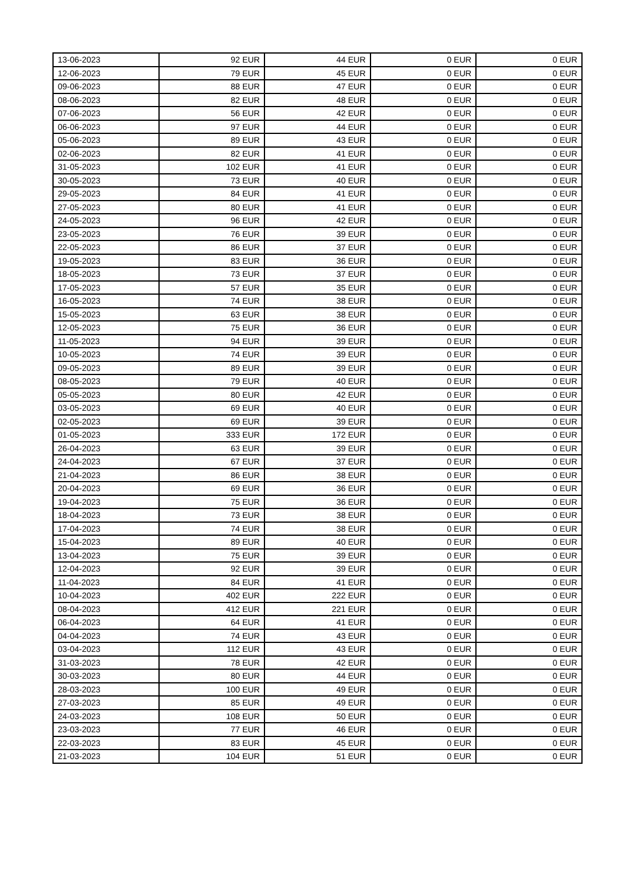| 13-06-2023 | 92 EUR | 44 EUR | 0 EUR | 0 EUR |
| 12-06-2023 | 79 EUR | 45 EUR | 0 EUR | 0 EUR |
| 09-06-2023 | 88 EUR | 47 EUR | 0 EUR | 0 EUR |
| 08-06-2023 | 82 EUR | 48 EUR | 0 EUR | 0 EUR |
| 07-06-2023 | 56 EUR | 42 EUR | 0 EUR | 0 EUR |
| 06-06-2023 | 97 EUR | 44 EUR | 0 EUR | 0 EUR |
| 05-06-2023 | 89 EUR | 43 EUR | 0 EUR | 0 EUR |
| 02-06-2023 | 82 EUR | 41 EUR | 0 EUR | 0 EUR |
| 31-05-2023 | 102 EUR | 41 EUR | 0 EUR | 0 EUR |
| 30-05-2023 | 73 EUR | 40 EUR | 0 EUR | 0 EUR |
| 29-05-2023 | 84 EUR | 41 EUR | 0 EUR | 0 EUR |
| 27-05-2023 | 80 EUR | 41 EUR | 0 EUR | 0 EUR |
| 24-05-2023 | 96 EUR | 42 EUR | 0 EUR | 0 EUR |
| 23-05-2023 | 76 EUR | 39 EUR | 0 EUR | 0 EUR |
| 22-05-2023 | 86 EUR | 37 EUR | 0 EUR | 0 EUR |
| 19-05-2023 | 83 EUR | 36 EUR | 0 EUR | 0 EUR |
| 18-05-2023 | 73 EUR | 37 EUR | 0 EUR | 0 EUR |
| 17-05-2023 | 57 EUR | 35 EUR | 0 EUR | 0 EUR |
| 16-05-2023 | 74 EUR | 38 EUR | 0 EUR | 0 EUR |
| 15-05-2023 | 63 EUR | 38 EUR | 0 EUR | 0 EUR |
| 12-05-2023 | 75 EUR | 36 EUR | 0 EUR | 0 EUR |
| 11-05-2023 | 94 EUR | 39 EUR | 0 EUR | 0 EUR |
| 10-05-2023 | 74 EUR | 39 EUR | 0 EUR | 0 EUR |
| 09-05-2023 | 89 EUR | 39 EUR | 0 EUR | 0 EUR |
| 08-05-2023 | 79 EUR | 40 EUR | 0 EUR | 0 EUR |
| 05-05-2023 | 80 EUR | 42 EUR | 0 EUR | 0 EUR |
| 03-05-2023 | 69 EUR | 40 EUR | 0 EUR | 0 EUR |
| 02-05-2023 | 69 EUR | 39 EUR | 0 EUR | 0 EUR |
| 01-05-2023 | 333 EUR | 172 EUR | 0 EUR | 0 EUR |
| 26-04-2023 | 63 EUR | 39 EUR | 0 EUR | 0 EUR |
| 24-04-2023 | 67 EUR | 37 EUR | 0 EUR | 0 EUR |
| 21-04-2023 | 86 EUR | 38 EUR | 0 EUR | 0 EUR |
| 20-04-2023 | 69 EUR | 36 EUR | 0 EUR | 0 EUR |
| 19-04-2023 | 75 EUR | 36 EUR | 0 EUR | 0 EUR |
| 18-04-2023 | 73 EUR | 38 EUR | 0 EUR | 0 EUR |
| 17-04-2023 | 74 EUR | 38 EUR | 0 EUR | 0 EUR |
| 15-04-2023 | 89 EUR | 40 EUR | 0 EUR | 0 EUR |
| 13-04-2023 | 75 EUR | 39 EUR | 0 EUR | 0 EUR |
| 12-04-2023 | 92 EUR | 39 EUR | 0 EUR | 0 EUR |
| 11-04-2023 | 84 EUR | 41 EUR | 0 EUR | 0 EUR |
| 10-04-2023 | 402 EUR | 222 EUR | 0 EUR | 0 EUR |
| 08-04-2023 | 412 EUR | 221 EUR | 0 EUR | 0 EUR |
| 06-04-2023 | 64 EUR | 41 EUR | 0 EUR | 0 EUR |
| 04-04-2023 | 74 EUR | 43 EUR | 0 EUR | 0 EUR |
| 03-04-2023 | 112 EUR | 43 EUR | 0 EUR | 0 EUR |
| 31-03-2023 | 78 EUR | 42 EUR | 0 EUR | 0 EUR |
| 30-03-2023 | 80 EUR | 44 EUR | 0 EUR | 0 EUR |
| 28-03-2023 | 100 EUR | 49 EUR | 0 EUR | 0 EUR |
| 27-03-2023 | 85 EUR | 49 EUR | 0 EUR | 0 EUR |
| 24-03-2023 | 108 EUR | 50 EUR | 0 EUR | 0 EUR |
| 23-03-2023 | 77 EUR | 46 EUR | 0 EUR | 0 EUR |
| 22-03-2023 | 83 EUR | 45 EUR | 0 EUR | 0 EUR |
| 21-03-2023 | 104 EUR | 51 EUR | 0 EUR | 0 EUR |